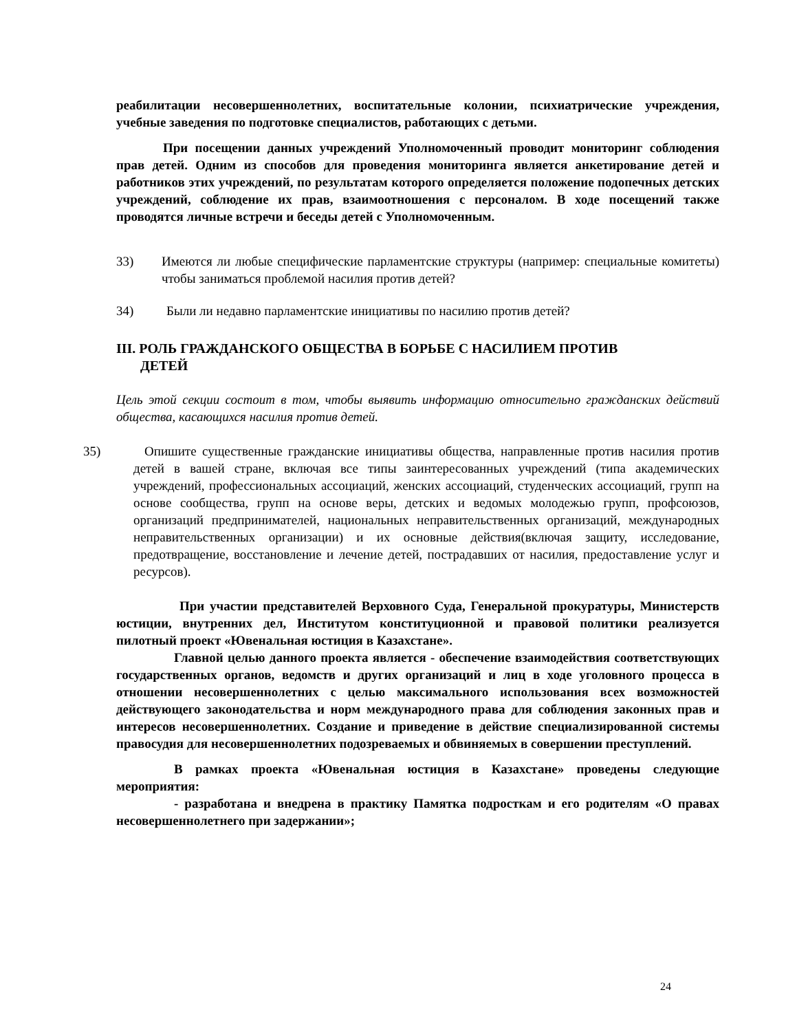реабилитации несовершеннолетних, воспитательные колонии, психиатрические учреждения, учебные заведения по подготовке специалистов, работающих с детьми.
При посещении данных учреждений Уполномоченный проводит мониторинг соблюдения прав детей. Одним из способов для проведения мониторинга является анкетирование детей и работников этих учреждений, по результатам которого определяется положение подопечных детских учреждений, соблюдение их прав, взаимоотношения с персоналом. В ходе посещений также проводятся личные встречи и беседы детей с Уполномоченным.
33) Имеются ли любые специфические парламентские структуры (например: специальные комитеты) чтобы заниматься проблемой насилия против детей?
34) Были ли недавно парламентские инициативы по насилию против детей?
III. РОЛЬ ГРАЖДАНСКОГО ОБЩЕСТВА В БОРЬБЕ С НАСИЛИЕМ ПРОТИВ
ДЕТЕЙ
Цель этой секции состоит в том, чтобы выявить информацию относительно гражданских действий общества, касающихся насилия против детей.
35) Опишите существенные гражданские инициативы общества, направленные против насилия против детей в вашей стране, включая все типы заинтересованных учреждений (типа академических учреждений, профессиональных ассоциаций, женских ассоциаций, студенческих ассоциаций, групп на основе сообщества, групп на основе веры, детских и ведомых молодежью групп, профсоюзов, организаций предпринимателей, национальных неправительственных организаций, международных неправительственных организации) и их основные действия(включая защиту, исследование, предотвращение, восстановление и лечение детей, пострадавших от насилия, предоставление услуг и ресурсов).
При участии представителей Верховного Суда, Генеральной прокуратуры, Министерств юстиции, внутренних дел, Институтом конституционной и правовой политики реализуется пилотный проект «Ювенальная юстиция в Казахстане».
Главной целью данного проекта является - обеспечение взаимодействия соответствующих государственных органов, ведомств и других организаций и лиц в ходе уголовного процесса в отношении несовершеннолетних с целью максимального использования всех возможностей действующего законодательства и норм международного права для соблюдения законных прав и интересов несовершеннолетних. Создание и приведение в действие специализированной системы правосудия для несовершеннолетних подозреваемых и обвиняемых в совершении преступлений.
В рамках проекта «Ювенальная юстиция в Казахстане» проведены следующие мероприятия:
- разработана и внедрена в практику Памятка подросткам и его родителям «О правах несовершеннолетнего при задержании»;
24